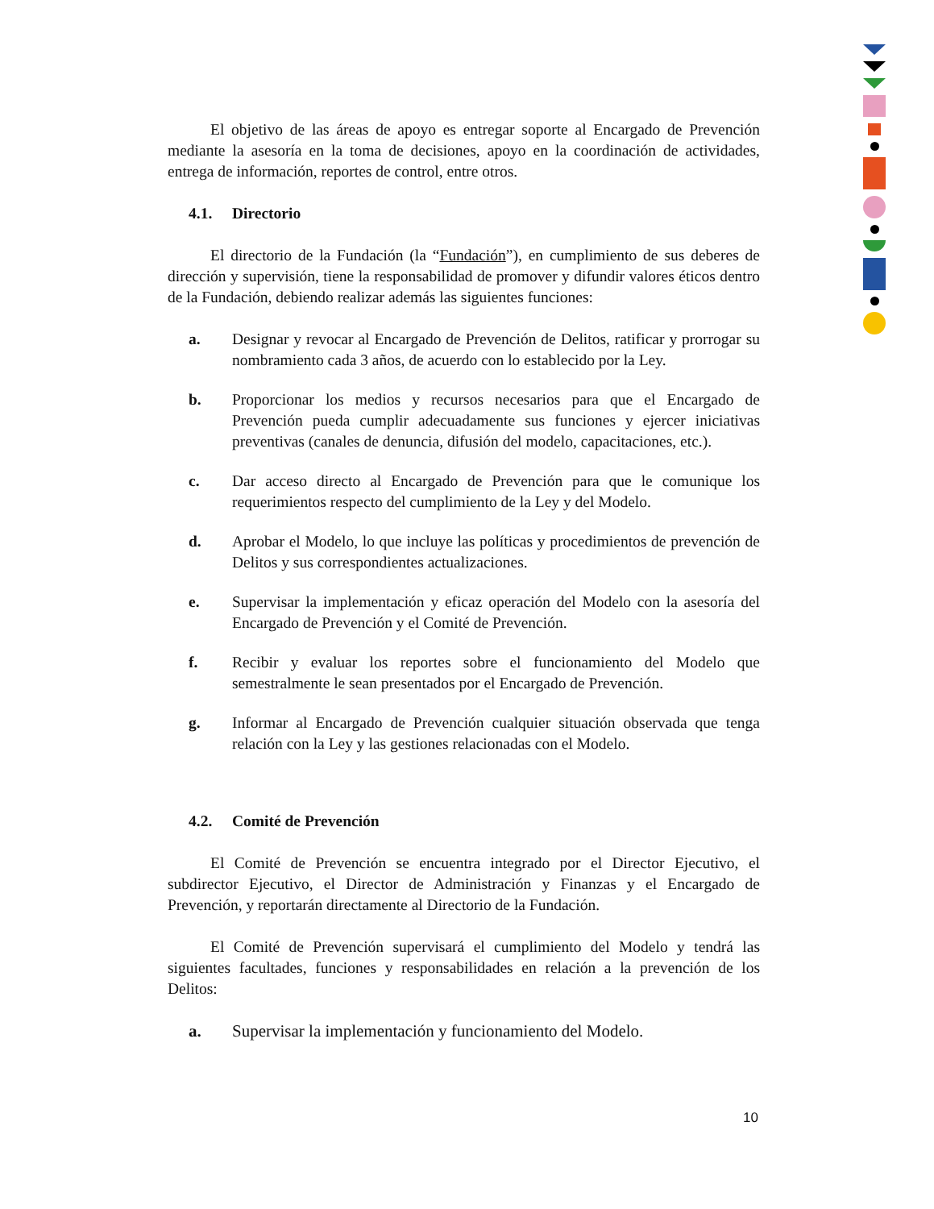El objetivo de las áreas de apoyo es entregar soporte al Encargado de Prevención mediante la asesoría en la toma de decisiones, apoyo en la coordinación de actividades, entrega de información, reportes de control, entre otros.
4.1. Directorio
El directorio de la Fundación (la “Fundación”), en cumplimiento de sus deberes de dirección y supervisión, tiene la responsabilidad de promover y difundir valores éticos dentro de la Fundación, debiendo realizar además las siguientes funciones:
a. Designar y revocar al Encargado de Prevención de Delitos, ratificar y prorrogar su nombramiento cada 3 años, de acuerdo con lo establecido por la Ley.
b. Proporcionar los medios y recursos necesarios para que el Encargado de Prevención pueda cumplir adecuadamente sus funciones y ejercer iniciativas preventivas (canales de denuncia, difusión del modelo, capacitaciones, etc.).
c. Dar acceso directo al Encargado de Prevención para que le comunique los requerimientos respecto del cumplimiento de la Ley y del Modelo.
d. Aprobar el Modelo, lo que incluye las políticas y procedimientos de prevención de Delitos y sus correspondientes actualizaciones.
e. Supervisar la implementación y eficaz operación del Modelo con la asesoría del Encargado de Prevención y el Comité de Prevención.
f. Recibir y evaluar los reportes sobre el funcionamiento del Modelo que semestralmente le sean presentados por el Encargado de Prevención.
g. Informar al Encargado de Prevención cualquier situación observada que tenga relación con la Ley y las gestiones relacionadas con el Modelo.
4.2. Comité de Prevención
El Comité de Prevención se encuentra integrado por el Director Ejecutivo, el subdirector Ejecutivo, el Director de Administración y Finanzas y el Encargado de Prevención, y reportarán directamente al Directorio de la Fundación.
El Comité de Prevención supervisará el cumplimiento del Modelo y tendrá las siguientes facultades, funciones y responsabilidades en relación a la prevención de los Delitos:
a. Supervisar la implementación y funcionamiento del Modelo.
10